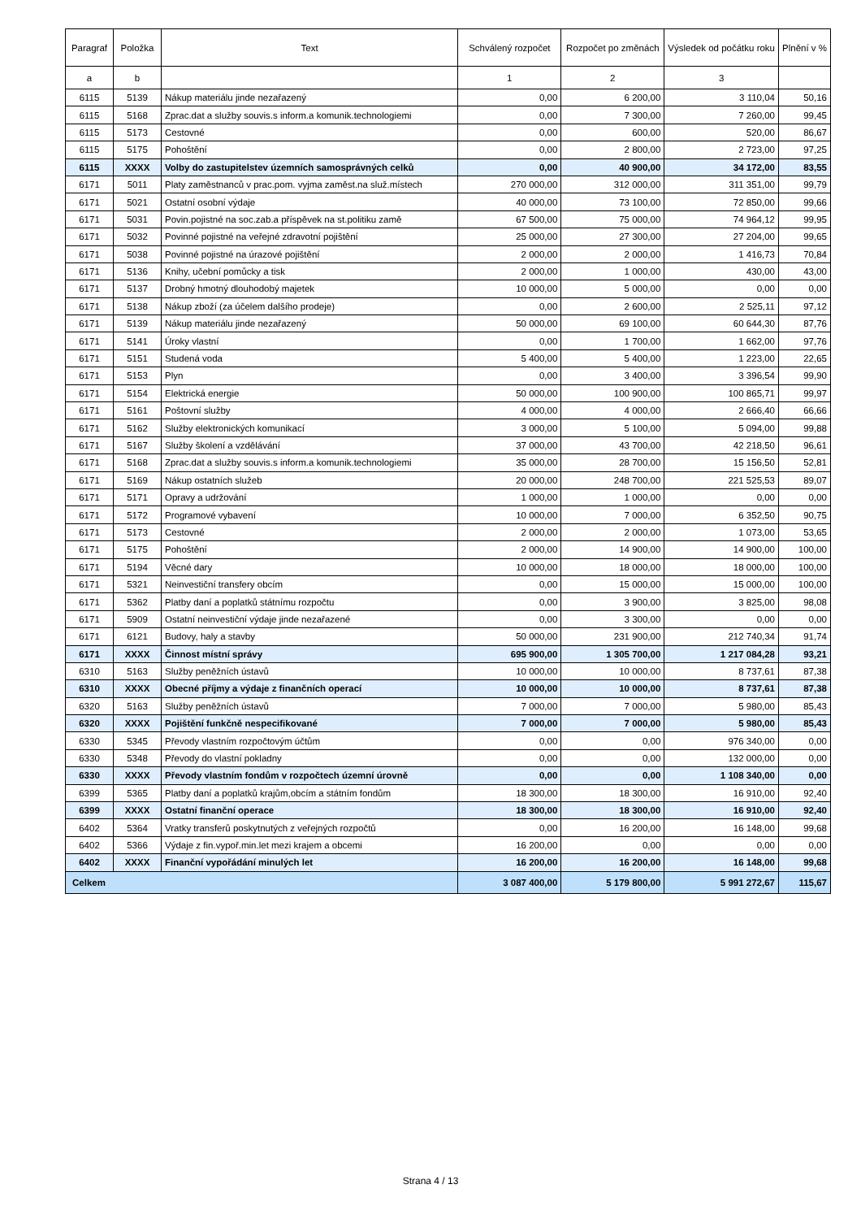| Paragraf | Položka | Text | Schválený rozpočet | Rozpočet po změnách | Výsledek od počátku roku | Plnění v % |
| --- | --- | --- | --- | --- | --- | --- |
| a | b | | 1 | 2 | 3 | |
| 6115 | 5139 | Nákup materiálu jinde nezařazený | 0,00 | 6 200,00 | 3 110,04 | 50,16 |
| 6115 | 5168 | Zprac.dat a služby souvis.s inform.a komunik.technologiemi | 0,00 | 7 300,00 | 7 260,00 | 99,45 |
| 6115 | 5173 | Cestovné | 0,00 | 600,00 | 520,00 | 86,67 |
| 6115 | 5175 | Pohoštění | 0,00 | 2 800,00 | 2 723,00 | 97,25 |
| 6115 | XXXX | Volby do zastupitelstev územních samosprávných celků | 0,00 | 40 900,00 | 34 172,00 | 83,55 |
| 6171 | 5011 | Platy zaměstnanců v prac.pom. vyjma zaměst.na služ.místech | 270 000,00 | 312 000,00 | 311 351,00 | 99,79 |
| 6171 | 5021 | Ostatní osobní výdaje | 40 000,00 | 73 100,00 | 72 850,00 | 99,66 |
| 6171 | 5031 | Povin.pojistné na soc.zab.a příspěvek na st.politiku zamě | 67 500,00 | 75 000,00 | 74 964,12 | 99,95 |
| 6171 | 5032 | Povinné pojistné na veřejné zdravotní pojištění | 25 000,00 | 27 300,00 | 27 204,00 | 99,65 |
| 6171 | 5038 | Povinné pojistné na úrazové pojištění | 2 000,00 | 2 000,00 | 1 416,73 | 70,84 |
| 6171 | 5136 | Knihy, učební pomůcky a tisk | 2 000,00 | 1 000,00 | 430,00 | 43,00 |
| 6171 | 5137 | Drobný hmotný dlouhodobý majetek | 10 000,00 | 5 000,00 | 0,00 | 0,00 |
| 6171 | 5138 | Nákup zboží (za účelem dalšího prodeje) | 0,00 | 2 600,00 | 2 525,11 | 97,12 |
| 6171 | 5139 | Nákup materiálu jinde nezařazený | 50 000,00 | 69 100,00 | 60 644,30 | 87,76 |
| 6171 | 5141 | Úroky vlastní | 0,00 | 1 700,00 | 1 662,00 | 97,76 |
| 6171 | 5151 | Studená voda | 5 400,00 | 5 400,00 | 1 223,00 | 22,65 |
| 6171 | 5153 | Plyn | 0,00 | 3 400,00 | 3 396,54 | 99,90 |
| 6171 | 5154 | Elektrická energie | 50 000,00 | 100 900,00 | 100 865,71 | 99,97 |
| 6171 | 5161 | Poštovní služby | 4 000,00 | 4 000,00 | 2 666,40 | 66,66 |
| 6171 | 5162 | Služby elektronických komunikací | 3 000,00 | 5 100,00 | 5 094,00 | 99,88 |
| 6171 | 5167 | Služby školení a vzdělávání | 37 000,00 | 43 700,00 | 42 218,50 | 96,61 |
| 6171 | 5168 | Zprac.dat a služby souvis.s inform.a komunik.technologiemi | 35 000,00 | 28 700,00 | 15 156,50 | 52,81 |
| 6171 | 5169 | Nákup ostatních služeb | 20 000,00 | 248 700,00 | 221 525,53 | 89,07 |
| 6171 | 5171 | Opravy a udržování | 1 000,00 | 1 000,00 | 0,00 | 0,00 |
| 6171 | 5172 | Programové vybavení | 10 000,00 | 7 000,00 | 6 352,50 | 90,75 |
| 6171 | 5173 | Cestovné | 2 000,00 | 2 000,00 | 1 073,00 | 53,65 |
| 6171 | 5175 | Pohoštění | 2 000,00 | 14 900,00 | 14 900,00 | 100,00 |
| 6171 | 5194 | Věcné dary | 10 000,00 | 18 000,00 | 18 000,00 | 100,00 |
| 6171 | 5321 | Neinvestiční transfery obcím | 0,00 | 15 000,00 | 15 000,00 | 100,00 |
| 6171 | 5362 | Platby daní a poplatků státnímu rozpočtu | 0,00 | 3 900,00 | 3 825,00 | 98,08 |
| 6171 | 5909 | Ostatní neinvestiční výdaje jinde nezařazené | 0,00 | 3 300,00 | 0,00 | 0,00 |
| 6171 | 6121 | Budovy, haly a stavby | 50 000,00 | 231 900,00 | 212 740,34 | 91,74 |
| 6171 | XXXX | Činnost místní správy | 695 900,00 | 1 305 700,00 | 1 217 084,28 | 93,21 |
| 6310 | 5163 | Služby peněžních ústavů | 10 000,00 | 10 000,00 | 8 737,61 | 87,38 |
| 6310 | XXXX | Obecné příjmy a výdaje z finančních operací | 10 000,00 | 10 000,00 | 8 737,61 | 87,38 |
| 6320 | 5163 | Služby peněžních ústavů | 7 000,00 | 7 000,00 | 5 980,00 | 85,43 |
| 6320 | XXXX | Pojištění funkčně nespecifikované | 7 000,00 | 7 000,00 | 5 980,00 | 85,43 |
| 6330 | 5345 | Převody vlastním rozpočtovým účtům | 0,00 | 0,00 | 976 340,00 | 0,00 |
| 6330 | 5348 | Převody do vlastní pokladny | 0,00 | 0,00 | 132 000,00 | 0,00 |
| 6330 | XXXX | Převody vlastním fondům v rozpočtech územní úrovně | 0,00 | 0,00 | 1 108 340,00 | 0,00 |
| 6399 | 5365 | Platby daní a poplatků krajům,obcím a státním fondům | 18 300,00 | 18 300,00 | 16 910,00 | 92,40 |
| 6399 | XXXX | Ostatní finanční operace | 18 300,00 | 18 300,00 | 16 910,00 | 92,40 |
| 6402 | 5364 | Vratky transferů poskytnutých z veřejných rozpočtů | 0,00 | 16 200,00 | 16 148,00 | 99,68 |
| 6402 | 5366 | Výdaje z fin.vypoř.min.let mezi krajem a obcemi | 16 200,00 | 0,00 | 0,00 | 0,00 |
| 6402 | XXXX | Finanční vypořádání minulých let | 16 200,00 | 16 200,00 | 16 148,00 | 99,68 |
| Celkem | | | 3 087 400,00 | 5 179 800,00 | 5 991 272,67 | 115,67 |
Strana 4 / 13